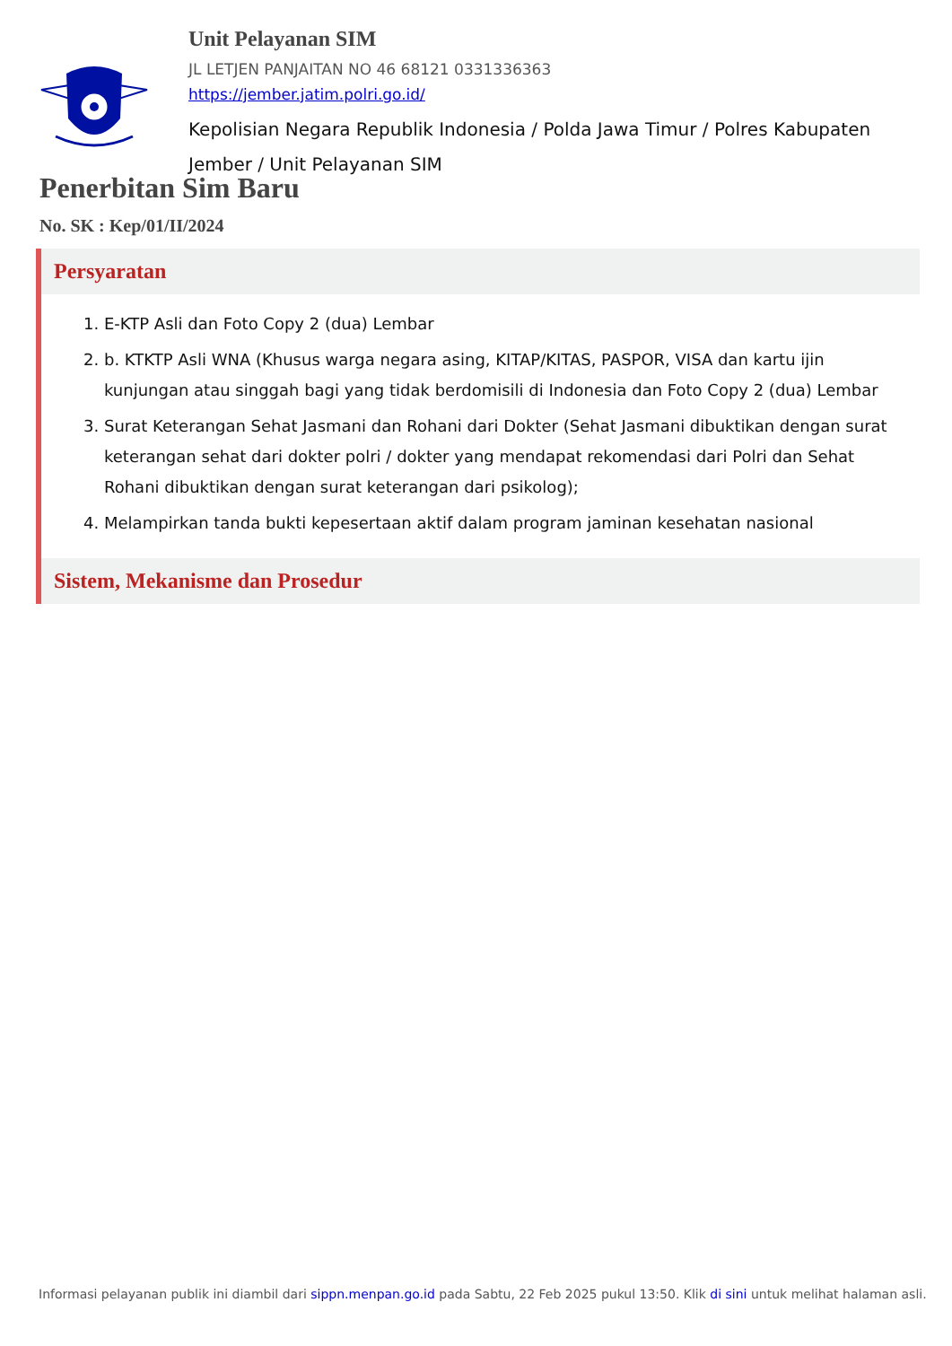Unit Pelayanan SIM
JL LETJEN PANJAITAN NO 46 68121 0331336363
https://jember.jatim.polri.go.id/
Kepolisian Negara Republik Indonesia / Polda Jawa Timur / Polres Kabupaten Jember / Unit Pelayanan SIM
Penerbitan Sim Baru
No. SK : Kep/01/II/2024
Persyaratan
1. E-KTP Asli dan Foto Copy 2 (dua) Lembar
2. b. KTKTP Asli WNA (Khusus warga negara asing, KITAP/KITAS, PASPOR, VISA dan kartu ijin kunjungan atau singgah bagi yang tidak berdomisili di Indonesia dan Foto Copy 2 (dua) Lembar
3. Surat Keterangan Sehat Jasmani dan Rohani dari Dokter (Sehat Jasmani dibuktikan dengan surat keterangan sehat dari dokter polri / dokter yang mendapat rekomendasi dari Polri dan Sehat Rohani dibuktikan dengan surat keterangan dari psikolog);
4. Melampirkan tanda bukti kepesertaan aktif dalam program jaminan kesehatan nasional
Sistem, Mekanisme dan Prosedur
Informasi pelayanan publik ini diambil dari sippn.menpan.go.id pada Sabtu, 22 Feb 2025 pukul 13:50. Klik di sini untuk melihat halaman asli.